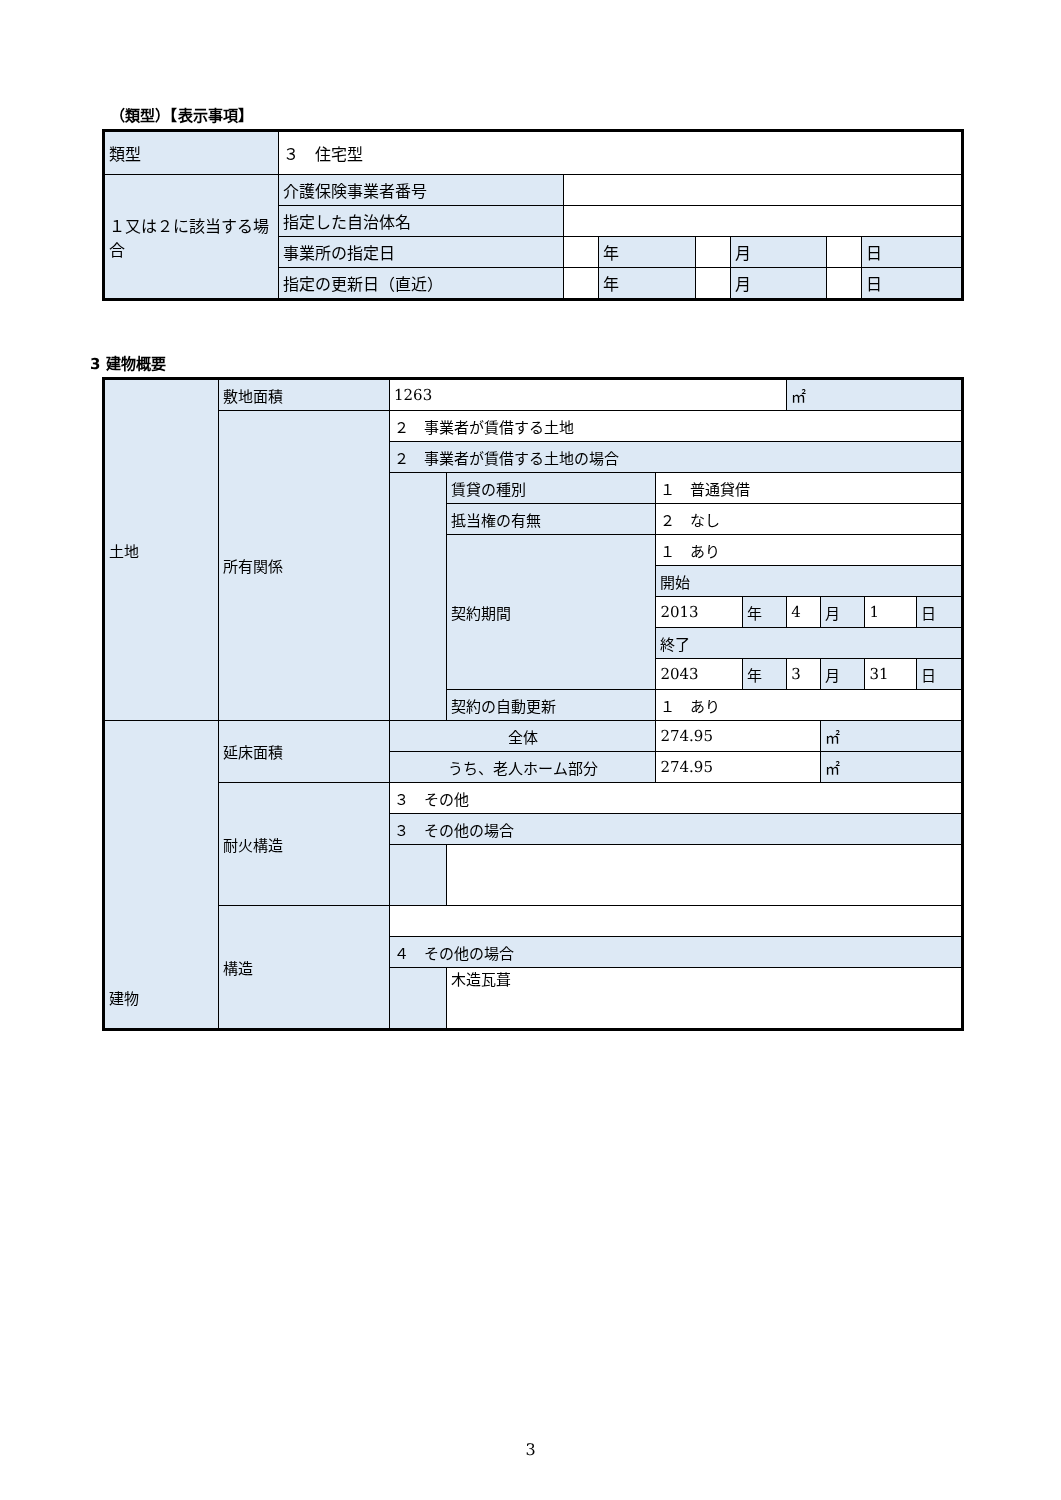（類型）【表示事項】
| 類型 | ３ 住宅型 | | | | | | |
| １又は２に該当する場合 | 介護保険事業者番号 | | | | | | |
| | 指定した自治体名 | | | | | | |
| | 事業所の指定日 | | 年 | | 月 | | 日 |
| | 指定の更新日（直近） | | 年 | | 月 | | 日 |
3 建物概要
| 土地 | 敷地面積 | 1263 | | | | ㎡ | | | |
| | 所有関係 | ２ 事業者が賃借する土地 | | | | | | | |
| | | ２ 事業者が賃借する土地の場合 | | | | | | | |
| | | | 賃貸の種別 | １ 普通貸借 | | | | | |
| | | | 抵当権の有無 | ２ なし | | | | | |
| | | | 契約期間 | １ あり | | | | | |
| | | | | 開始 | | | | | |
| | | | | 2013 | 年 | 4 | 月 | 1 | 日 |
| | | | | 終了 | | | | | |
| | | | | 2043 | 年 | 3 | 月 | 31 | 日 |
| | | | 契約の自動更新 | １ あり | | | | | |
| 建物 | 延床面積 | 全体 | | 274.95 | | | ㎡ | | |
| | | うち、老人ホーム部分 | | 274.95 | | | ㎡ | | |
| | 耐火構造 | ３ その他 | | | | | | | |
| | | ３ その他の場合 | | | | | | | |
| | 構造 | | | | | | | | |
| | | ４ その他の場合 | | | | | | | |
| | | | 木造瓦葺 | | | | | | |
3